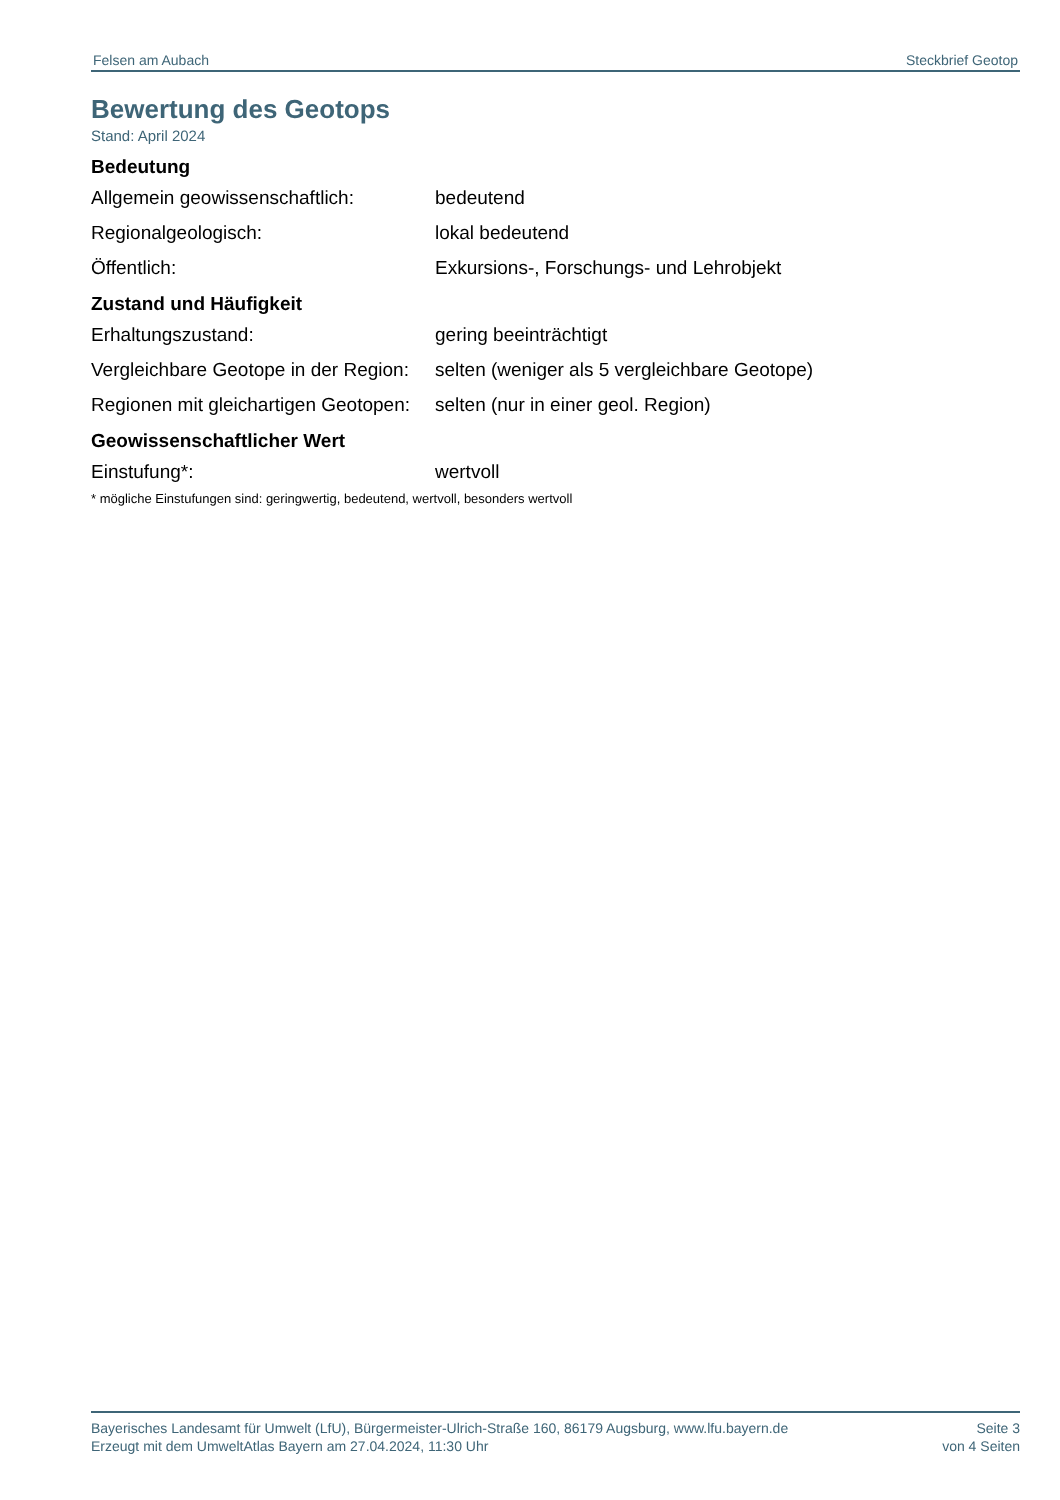Felsen am Aubach Steckbrief Geotop
Bewertung des Geotops
Stand: April 2024
Bedeutung
| Allgemein geowissenschaftlich: | bedeutend |
| Regionalgeologisch: | lokal bedeutend |
| Öffentlich: | Exkursions-, Forschungs- und Lehrobjekt |
Zustand und Häufigkeit
| Erhaltungszustand: | gering beeinträchtigt |
| Vergleichbare Geotope in der Region: | selten (weniger als 5 vergleichbare Geotope) |
| Regionen mit gleichartigen Geotopen: | selten (nur in einer geol. Region) |
Geowissenschaftlicher Wert
| Einstufung*: | wertvoll |
* mögliche Einstufungen sind: geringwertig, bedeutend, wertvoll, besonders wertvoll
Bayerisches Landesamt für Umwelt (LfU), Bürgermeister-Ulrich-Straße 160, 86179 Augsburg, www.lfu.bayern.de
Erzeugt mit dem UmweltAtlas Bayern am 27.04.2024, 11:30 Uhr
Seite 3
von 4 Seiten